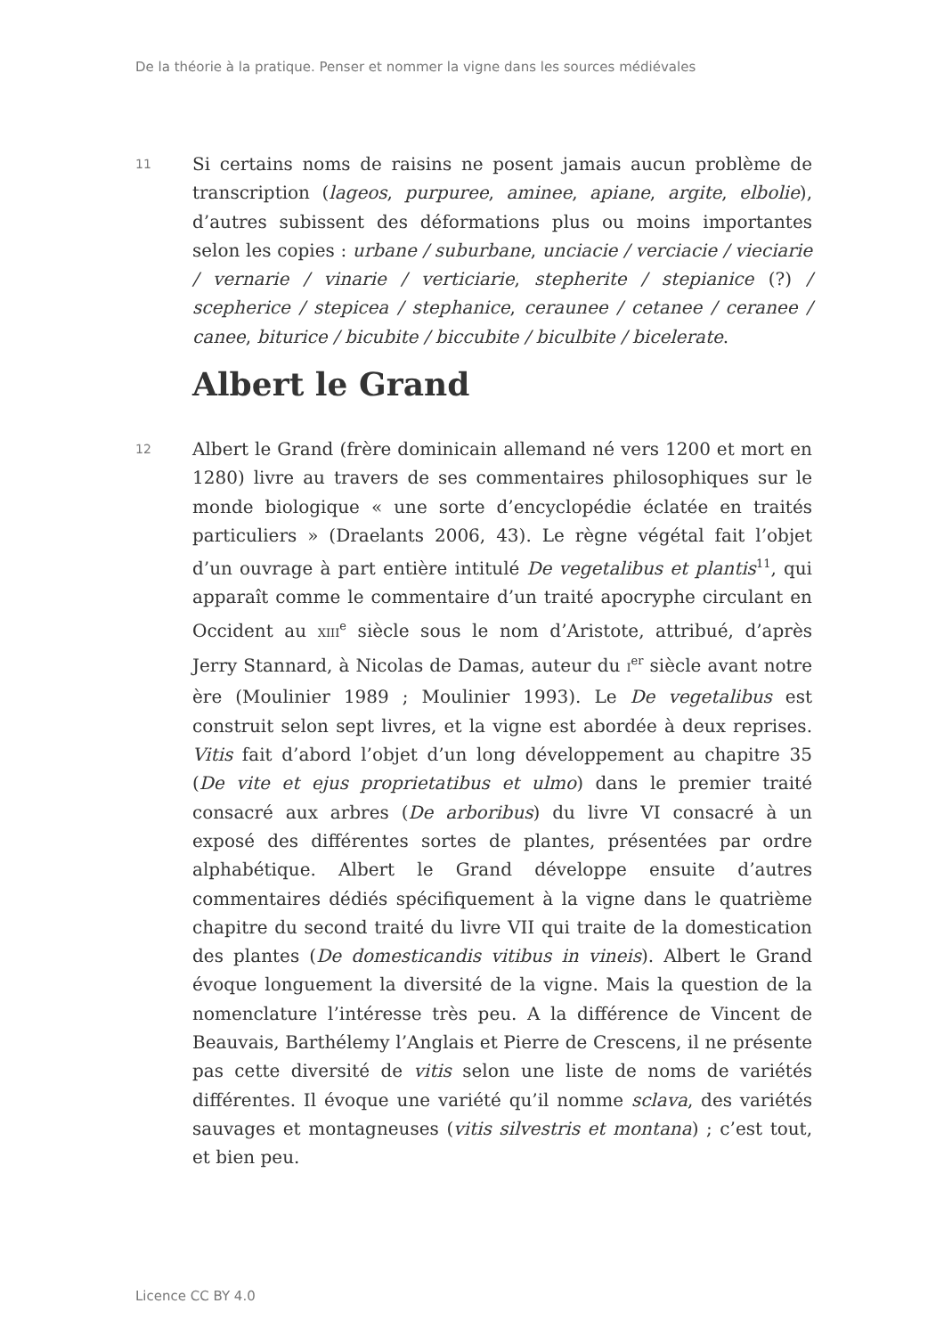De la théorie à la pratique. Penser et nommer la vigne dans les sources médiévales
11
Si certains noms de raisins ne posent jamais aucun problème de transcription (lageos, purpuree, aminee, apiane, argite, elbolie), d’autres subissent des déformations plus ou moins importantes selon les copies : urbane / suburbane, unciacie / verciacie / vieciarie / vernarie / vinarie / verticiarie, stepherite / stepianice (?) / scepherice / stepicea / stephanice, ceraunee / cetanee / ceranee / canee, biturice / bicubite / biccubite / biculbite / bicelerate.
Albert le Grand
12
Albert le Grand (frère dominicain allemand né vers 1200 et mort en 1280) livre au travers de ses commentaires philosophiques sur le monde biologique « une sorte d’encyclopédie éclatée en traités particuliers » (Draelants 2006, 43). Le règne végétal fait l’objet d’un ouvrage à part entière intitulé De vegetalibus et plantis<sup>11</sup>, qui apparaît comme le commentaire d’un traité apocryphe circulant en Occident au XIII<sup>e</sup> siècle sous le nom d’Aristote, attribué, d’après Jerry Stannard, à Nicolas de Damas, auteur du I<sup>er</sup> siècle avant notre ère (Moulinier 1989 ; Moulinier 1993). Le De vegetalibus est construit selon sept livres, et la vigne est abordée à deux reprises. Vitis fait d’abord l’objet d’un long développement au chapitre 35 (De vite et ejus proprietatibus et ulmo) dans le premier traité consacré aux arbres (De arboribus) du livre VI consacré à un exposé des différentes sortes de plantes, présentées par ordre alphabétique. Albert le Grand développe ensuite d’autres commentaires dédiés spécifiquement à la vigne dans le quatrième chapitre du second traité du livre VII qui traite de la domestication des plantes (De domesticandis vitibus in vineis). Albert le Grand évoque longuement la diversité de la vigne. Mais la question de la nomenclature l’intéresse très peu. A la différence de Vincent de Beauvais, Barthélemy l’Anglais et Pierre de Crescens, il ne présente pas cette diversité de vitis selon une liste de noms de variétés différentes. Il évoque une variété qu’il nomme sclava, des variétés sauvages et montagneuses (vitis silvestris et montana) ; c’est tout, et bien peu.
Licence CC BY 4.0